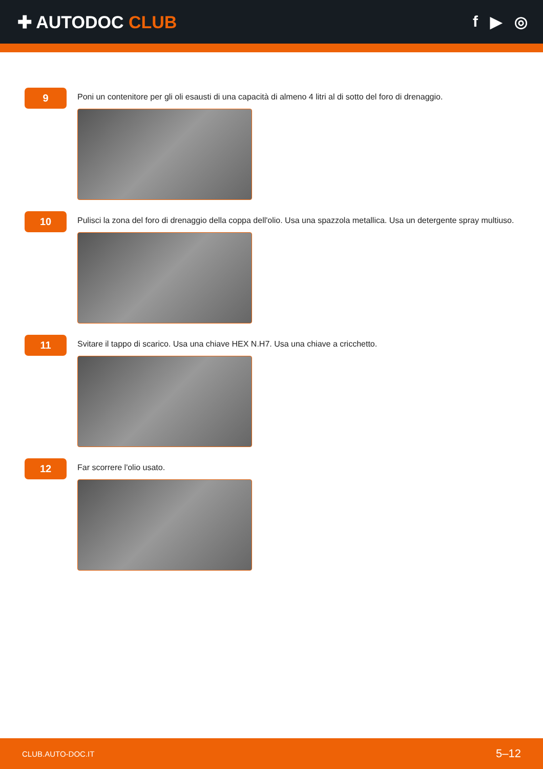✚ AUTODOC CLUB f ▶ ◎
9
Poni un contenitore per gli oli esausti di una capacità di almeno 4 litri al di sotto del foro di drenaggio.
10
Pulisci la zona del foro di drenaggio della coppa dell'olio. Usa una spazzola metallica. Usa un detergente spray multiuso.
11
Svitare il tappo di scarico. Usa una chiave HEX N.H7. Usa una chiave a cricchetto.
12
Far scorrere l'olio usato.
CLUB.AUTO-DOC.IT 5–12